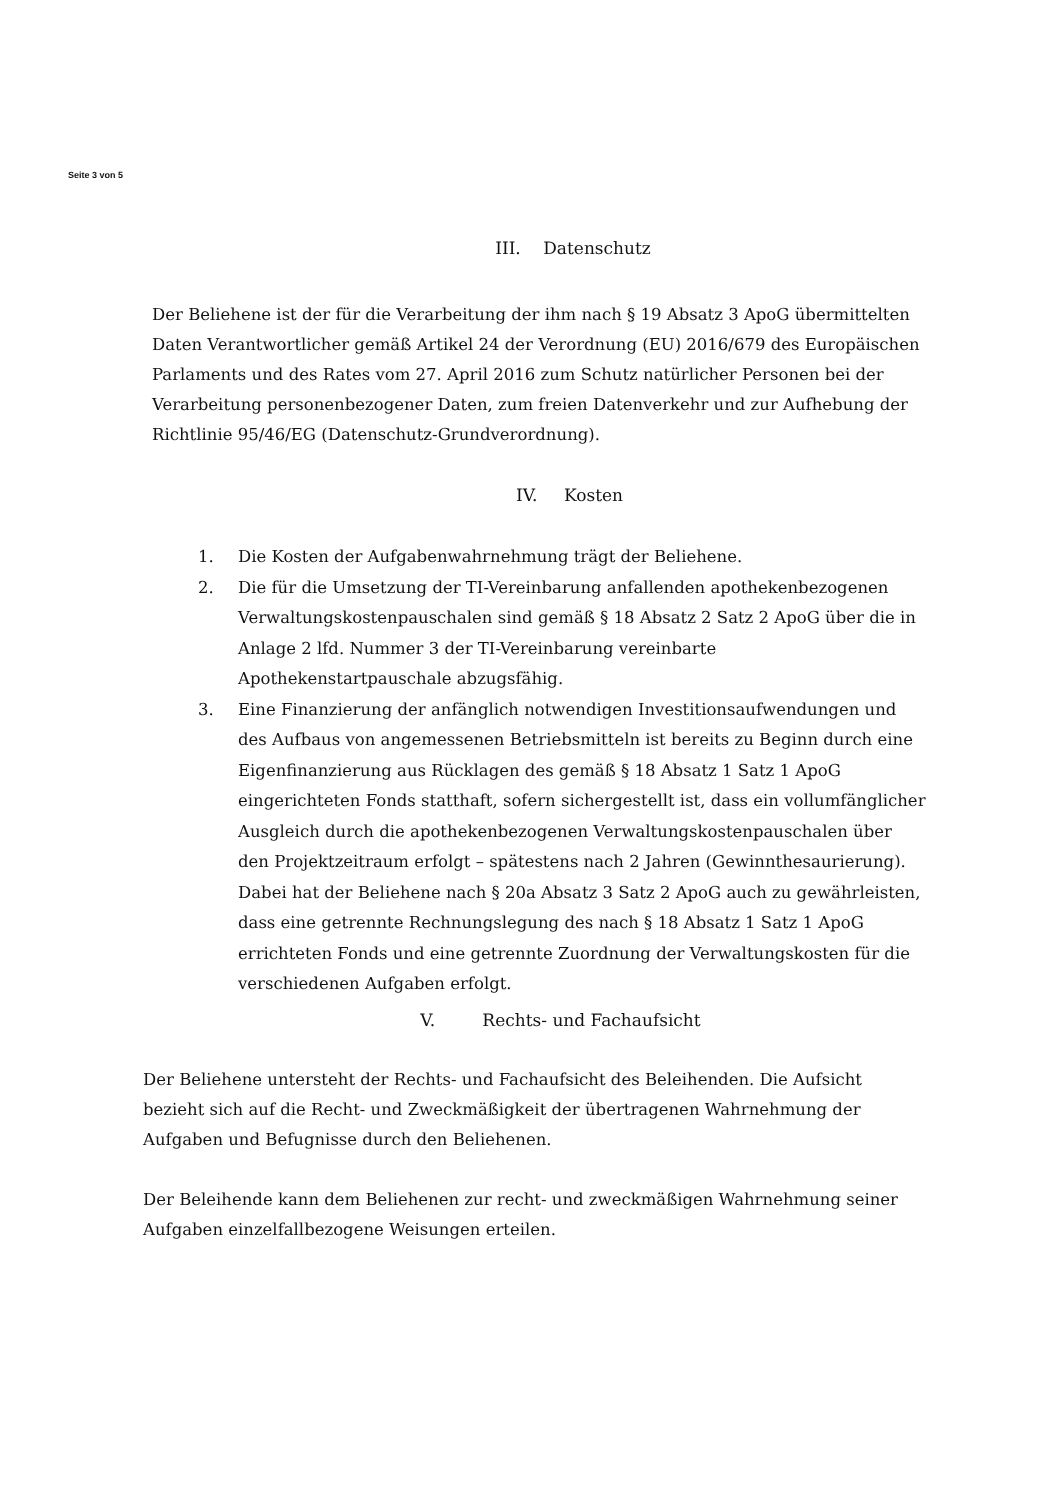Seite 3 von 5
III. Datenschutz
Der Beliehene ist der für die Verarbeitung der ihm nach § 19 Absatz 3 ApoG übermittelten Daten Verantwortlicher gemäß Artikel 24 der Verordnung (EU) 2016/679 des Europäischen Parlaments und des Rates vom 27. April 2016 zum Schutz natürlicher Personen bei der Verarbeitung personenbezogener Daten, zum freien Datenverkehr und zur Aufhebung der Richtlinie 95/46/EG (Datenschutz-Grundverordnung).
IV. Kosten
1. Die Kosten der Aufgabenwahrnehmung trägt der Beliehene.
2. Die für die Umsetzung der TI-Vereinbarung anfallenden apothekenbezogenen Verwaltungskostenpauschalen sind gemäß § 18 Absatz 2 Satz 2 ApoG über die in Anlage 2 lfd. Nummer 3 der TI-Vereinbarung vereinbarte Apothekenstartpauschale abzugsfähig.
3. Eine Finanzierung der anfänglich notwendigen Investitionsaufwendungen und des Aufbaus von angemessenen Betriebsmitteln ist bereits zu Beginn durch eine Eigenfinanzierung aus Rücklagen des gemäß § 18 Absatz 1 Satz 1 ApoG eingerichteten Fonds statthaft, sofern sichergestellt ist, dass ein vollumfänglicher Ausgleich durch die apothekenbezogenen Verwaltungskostenpauschalen über den Projektzeitraum erfolgt – spätestens nach 2 Jahren (Gewinnthesaurierung). Dabei hat der Beliehene nach § 20a Absatz 3 Satz 2 ApoG auch zu gewährleisten, dass eine getrennte Rechnungslegung des nach § 18 Absatz 1 Satz 1 ApoG errichteten Fonds und eine getrennte Zuordnung der Verwaltungskosten für die verschiedenen Aufgaben erfolgt.
V. Rechts- und Fachaufsicht
Der Beliehene untersteht der Rechts- und Fachaufsicht des Beleihenden. Die Aufsicht bezieht sich auf die Recht- und Zweckmäßigkeit der übertragenen Wahrnehmung der Aufgaben und Befugnisse durch den Beliehenen.
Der Beleihende kann dem Beliehenen zur recht- und zweckmäßigen Wahrnehmung seiner Aufgaben einzelfallbezogene Weisungen erteilen.